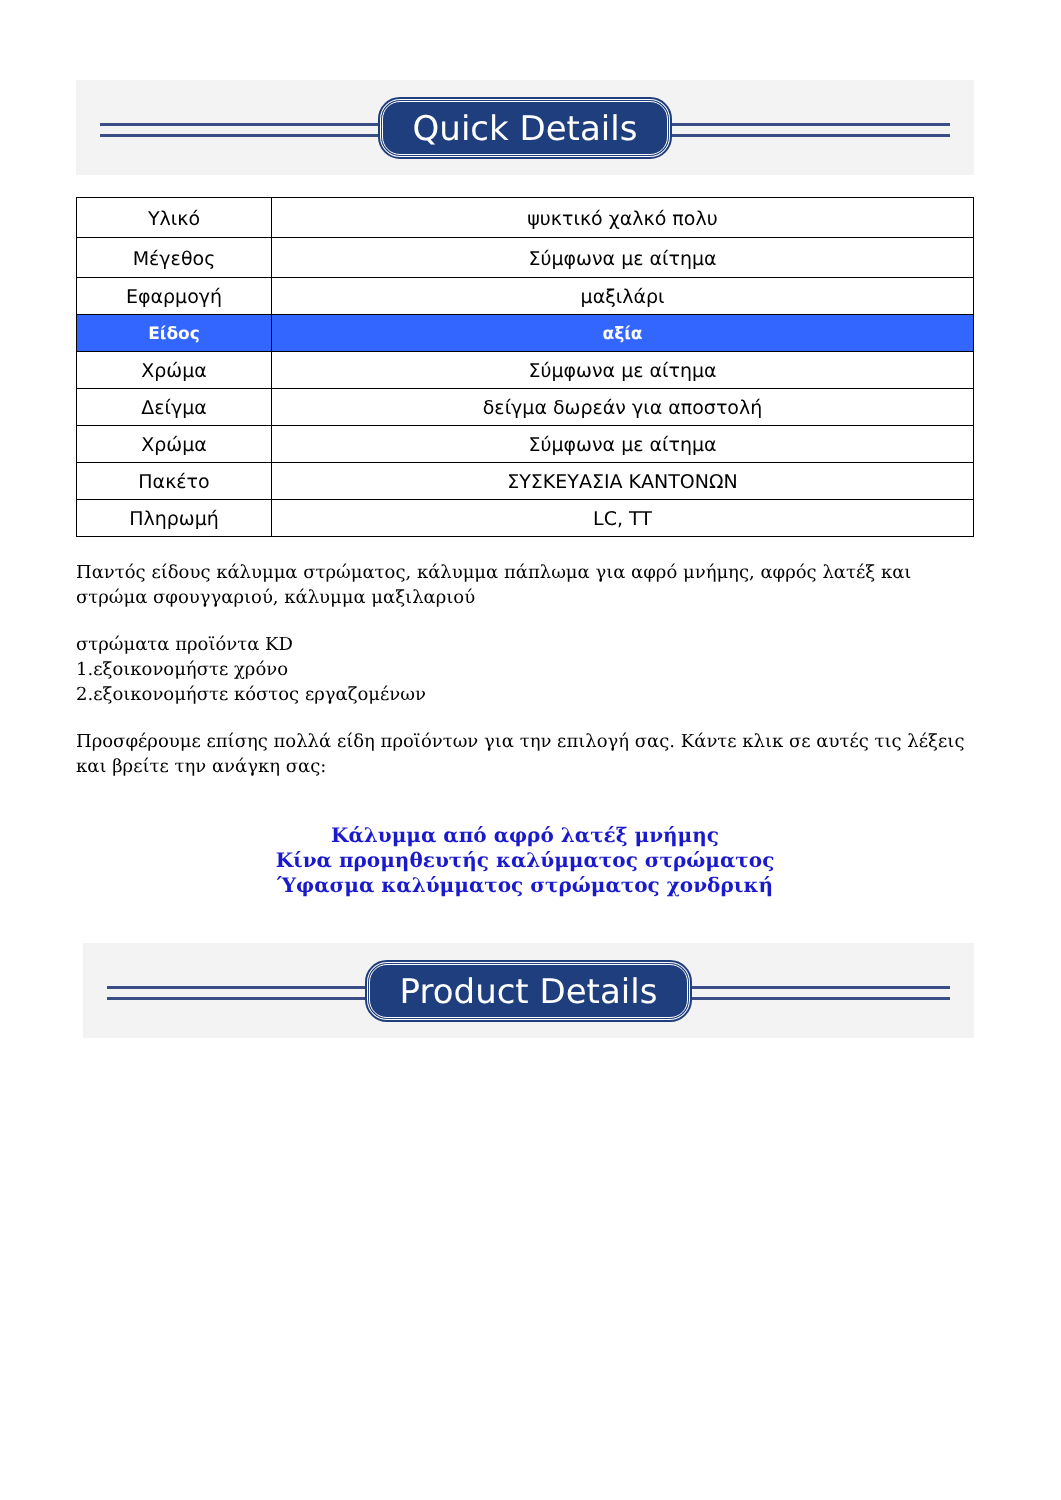Quick Details
| Υλικό | ψυκτικό χαλκό πολυ |
| Μέγεθος | Σύμφωνα με αίτημα |
| Εφαρμογή | μαξιλάρι |
| Είδος | αξία |
| Χρώμα | Σύμφωνα με αίτημα |
| Δείγμα | δείγμα δωρεάν για αποστολή |
| Χρώμα | Σύμφωνα με αίτημα |
| Πακέτο | ΣΥΣΚΕΥΑΣΙΑ ΚΑΝΤΟΝΩΝ |
| Πληρωμή | LC, TT |
Παντός είδους κάλυμμα στρώματος, κάλυμμα πάπλωμα για αφρό μνήμης, αφρός λατέξ και στρώμα σφουγγαριού, κάλυμμα μαξιλαριού
στρώματα προϊόντα KD
1.εξοικονομήστε χρόνο
2.εξοικονομήστε κόστος εργαζομένων
Προσφέρουμε επίσης πολλά είδη προϊόντων για την επιλογή σας. Κάντε κλικ σε αυτές τις λέξεις και βρείτε την ανάγκη σας:
Κάλυμμα από αφρό λατέξ μνήμης
Κίνα προμηθευτής καλύμματος στρώματος
Ύφασμα καλύμματος στρώματος χονδρική
Product Details